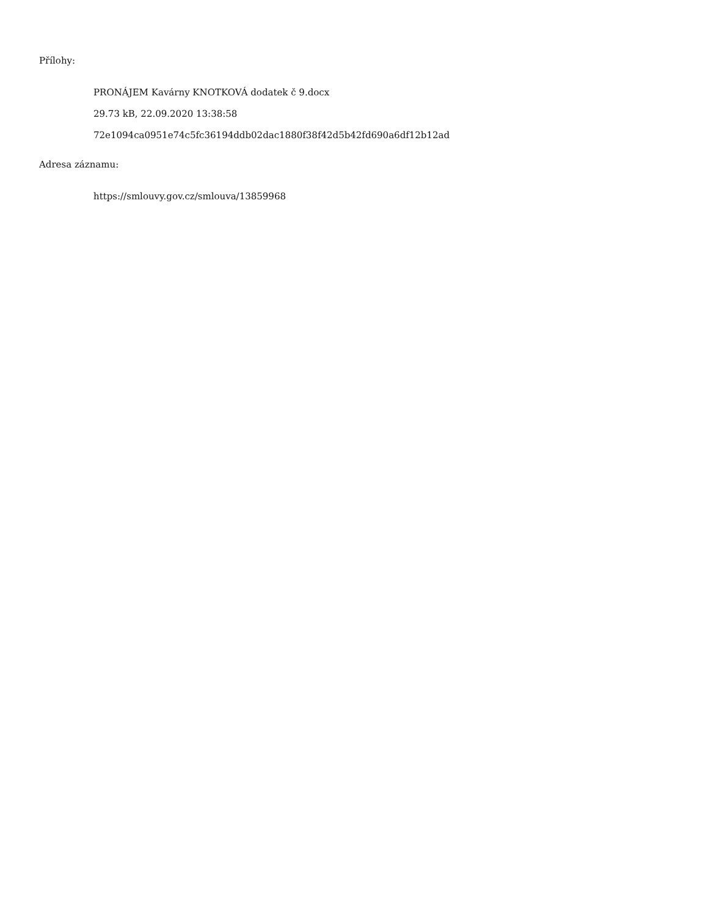Přílohy:
PRONÁJEM Kavárny KNOTKOVÁ dodatek č 9.docx
29.73 kB, 22.09.2020 13:38:58
72e1094ca0951e74c5fc36194ddb02dac1880f38f42d5b42fd690a6df12b12ad
Adresa záznamu:
https://smlouvy.gov.cz/smlouva/13859968